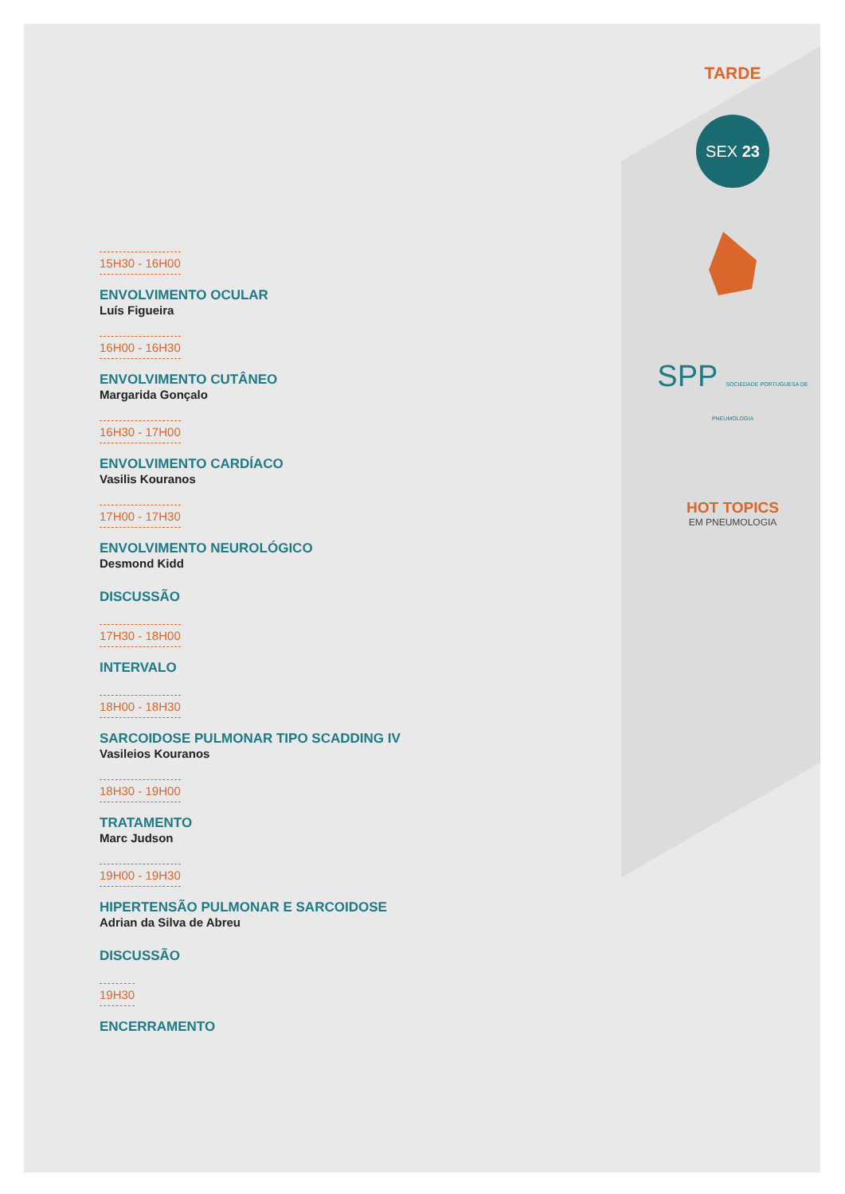15H30 - 16H00
ENVOLVIMENTO OCULAR
Luís Figueira
16H00 - 16H30
ENVOLVIMENTO CUTÂNEO
Margarida Gonçalo
16H30 - 17H00
ENVOLVIMENTO CARDÍACO
Vasilis Kouranos
17H00 - 17H30
ENVOLVIMENTO NEUROLÓGICO
Desmond Kidd
DISCUSSÃO
17H30 - 18H00
INTERVALO
18H00 - 18H30
SARCOIDOSE PULMONAR TIPO SCADDING IV
Vasileios Kouranos
18H30 - 19H00
TRATAMENTO
Marc Judson
19H00 - 19H30
HIPERTENSÃO PULMONAR E SARCOIDOSE
Adrian da Silva de Abreu
DISCUSSÃO
19H30
ENCERRAMENTO
TARDE
SEX 23
SPP SOCIEDADE PORTUGUESA DE PNEUMOLOGIA
HOT TOPICS
EM PNEUMOLOGIA